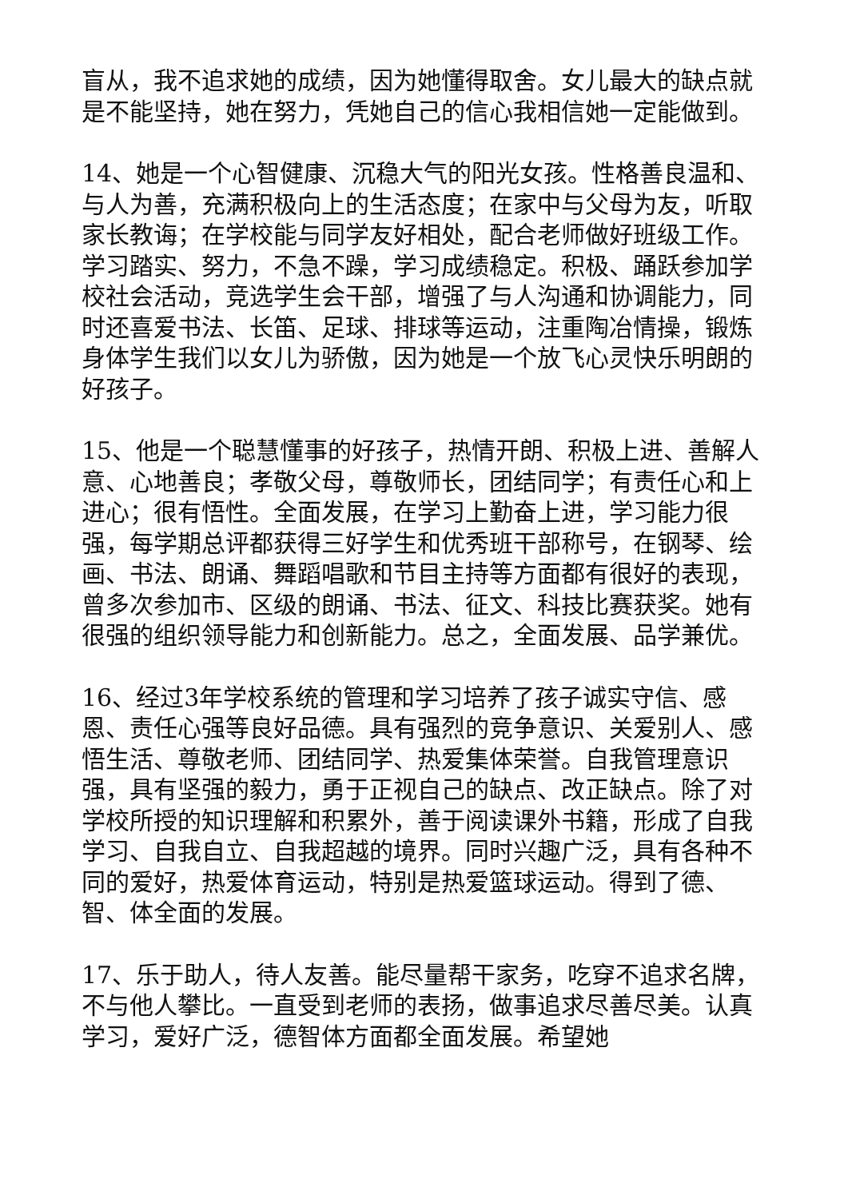盲从，我不追求她的成绩，因为她懂得取舍。女儿最大的缺点就是不能坚持，她在努力，凭她自己的信心我相信她一定能做到。
14、她是一个心智健康、沉稳大气的阳光女孩。性格善良温和、与人为善，充满积极向上的生活态度；在家中与父母为友，听取家长教诲；在学校能与同学友好相处，配合老师做好班级工作。学习踏实、努力，不急不躁，学习成绩稳定。积极、踊跃参加学校社会活动，竞选学生会干部，增强了与人沟通和协调能力，同时还喜爱书法、长笛、足球、排球等运动，注重陶冶情操，锻炼身体学生我们以女儿为骄傲，因为她是一个放飞心灵快乐明朗的好孩子。
15、他是一个聪慧懂事的好孩子，热情开朗、积极上进、善解人意、心地善良；孝敬父母，尊敬师长，团结同学；有责任心和上进心；很有悟性。全面发展，在学习上勤奋上进，学习能力很强，每学期总评都获得三好学生和优秀班干部称号，在钢琴、绘画、书法、朗诵、舞蹈唱歌和节目主持等方面都有很好的表现，曾多次参加市、区级的朗诵、书法、征文、科技比赛获奖。她有很强的组织领导能力和创新能力。总之，全面发展、品学兼优。
16、经过3年学校系统的管理和学习培养了孩子诚实守信、感恩、责任心强等良好品德。具有强烈的竞争意识、关爱别人、感悟生活、尊敬老师、团结同学、热爱集体荣誉。自我管理意识强，具有坚强的毅力，勇于正视自己的缺点、改正缺点。除了对学校所授的知识理解和积累外，善于阅读课外书籍，形成了自我学习、自我自立、自我超越的境界。同时兴趣广泛，具有各种不同的爱好，热爱体育运动，特别是热爱篮球运动。得到了德、智、体全面的发展。
17、乐于助人，待人友善。能尽量帮干家务，吃穿不追求名牌，不与他人攀比。一直受到老师的表扬，做事追求尽善尽美。认真学习，爱好广泛，德智体方面都全面发展。希望她